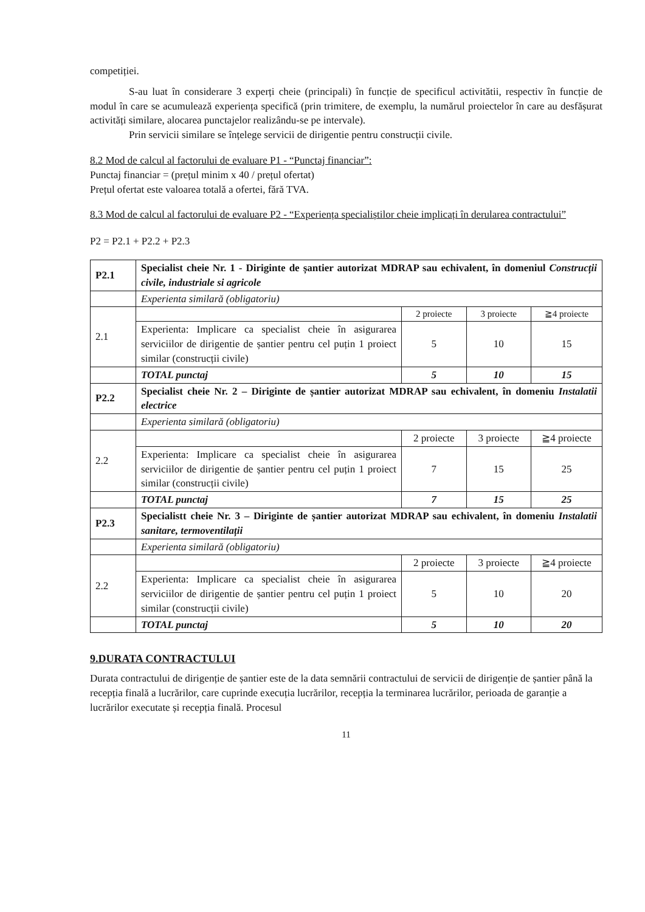competiției.
S-au luat în considerare 3 experți cheie (principali) în funcție de specificul activitătii, respectiv în funcție de modul în care se acumulează experiența specifică (prin trimitere, de exemplu, la numărul proiectelor în care au desfășurat activități similare, alocarea punctajelor realizându-se pe intervale).
Prin servicii similare se înțelege servicii de dirigentie pentru construcții civile.
8.2 Mod de calcul al factorului de evaluare P1 - “Punctaj financiar”:
Punctaj financiar = (prețul minim x 40 / prețul ofertat)
Prețul ofertat este valoarea totală a ofertei, fără TVA.
8.3 Mod de calcul al factorului de evaluare P2 - “Experiența specialiștilor cheie implicați în derularea contractului”
P2 = P2.1 + P2.2 + P2.3
| P2.1 | Specialist cheie Nr. 1 - Diriginte de șantier autorizat MDRAP sau echivalent, în domeniul Construcții civile, industriale si agricole | | | |
| | Experienta similară (obligatoriu) | | | |
| 2.1 | | 2 proiecte | 3 proiecte | ≧4 proiecte |
| | Experienta: Implicare ca specialist cheie în asigurarea serviciilor de dirigentie de șantier pentru cel puțin 1 proiect similar (construcții civile) | 5 | 10 | 15 |
| | TOTAL punctaj | 5 | 10 | 15 |
| P2.2 | Specialist cheie Nr. 2 – Diriginte de șantier autorizat MDRAP sau echivalent, în domeniu Instalatii electrice | | | |
| | Experienta similară (obligatoriu) | | | |
| 2.2 | | 2 proiecte | 3 proiecte | ≧4 proiecte |
| | Experienta: Implicare ca specialist cheie în asigurarea serviciilor de dirigentie de șantier pentru cel puțin 1 proiect similar (construcții civile) | 7 | 15 | 25 |
| | TOTAL punctaj | 7 | 15 | 25 |
| P2.3 | Specialistt cheie Nr. 3 – Diriginte de șantier autorizat MDRAP sau echivalent, în domeniu Instalatii sanitare, termoventilații | | | |
| | Experienta similară (obligatoriu) | | | |
| 2.2 | | 2 proiecte | 3 proiecte | ≧4 proiecte |
| | Experienta: Implicare ca specialist cheie în asigurarea serviciilor de dirigentie de șantier pentru cel puțin 1 proiect similar (construcții civile) | 5 | 10 | 20 |
| | TOTAL punctaj | 5 | 10 | 20 |
9.DURATA CONTRACTULUI
Durata contractului de dirigenție de șantier este de la data semnării contractului de servicii de dirigenție de șantier până la recepția finală a lucrărilor, care cuprinde execuția lucrărilor, recepția la terminarea lucrărilor, perioada de garanție a lucrărilor executate și recepția finală. Procesul
11